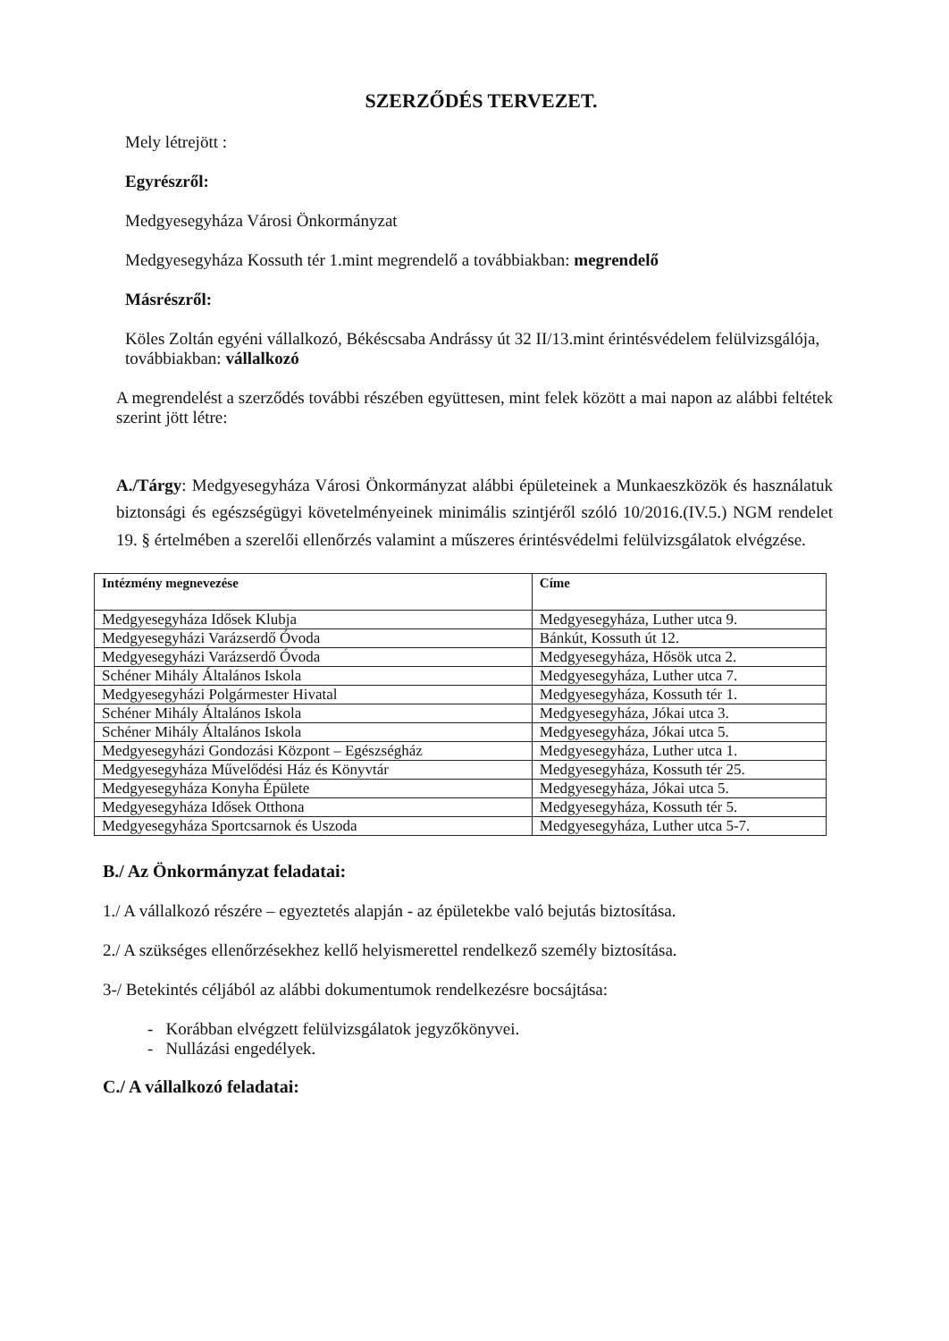SZERZŐDÉS TERVEZET.
Mely létrejött :
Egyrészről:
Medgyesegyháza Városi Önkormányzat
Medgyesegyháza Kossuth tér 1.mint megrendelő a továbbiakban: megrendelő
Másrészről:
Köles Zoltán egyéni vállalkozó, Békéscsaba Andrássy út 32 II/13.mint érintésvédelem felülvizsgálója, továbbiakban: vállalkozó
A megrendelést a szerződés további részében együttesen, mint felek között a mai napon az alábbi feltétek szerint jött létre:
A./Tárgy: Medgyesegyháza Városi Önkormányzat alábbi épületeinek a Munkaeszközök és használatuk biztonsági és egészségügyi követelményeinek minimális szintjéről szóló 10/2016.(IV.5.) NGM rendelet 19. § értelmében a szerelői ellenőrzés valamint a műszeres érintésvédelmi felülvizsgálatok elvégzése.
| Intézmény megnevezése | Címe |
| --- | --- |
| Medgyesegyháza Idősek Klubja | Medgyesegyháza, Luther utca 9. |
| Medgyesegyházi Varázserdő Óvoda | Bánkút, Kossuth út 12. |
| Medgyesegyházi Varázserdő Óvoda | Medgyesegyháza, Hősök utca 2. |
| Schéner Mihály Általános Iskola | Medgyesegyháza, Luther utca 7. |
| Medgyesegyházi Polgármester Hivatal | Medgyesegyháza, Kossuth tér 1. |
| Schéner Mihály Általános Iskola | Medgyesegyháza, Jókai utca 3. |
| Schéner Mihály Általános Iskola | Medgyesegyháza, Jókai utca 5. |
| Medgyesegyházi Gondozási Központ – Egészségház | Medgyesegyháza, Luther utca 1. |
| Medgyesegyháza Művelődési Ház és Könyvtár | Medgyesegyháza, Kossuth tér 25. |
| Medgyesegyháza Konyha Épülete | Medgyesegyháza, Jókai utca 5. |
| Medgyesegyháza Idősek Otthona | Medgyesegyháza, Kossuth tér 5. |
| Medgyesegyháza Sportcsarnok és Uszoda | Medgyesegyháza, Luther utca 5-7. |
B./ Az Önkormányzat feladatai:
1./ A vállalkozó részére – egyeztetés alapján - az épületekbe való bejutás biztosítása.
2./ A szükséges ellenőrzésekhez kellő helyismerettel rendelkező személy biztosítása.
3-/ Betekintés céljából az alábbi dokumentumok rendelkezésre bocsájtása:
- Korábban elvégzett felülvizsgálatok jegyzőkönyvei.
- Nullázási engedélyek.
C./ A vállalkozó feladatai: